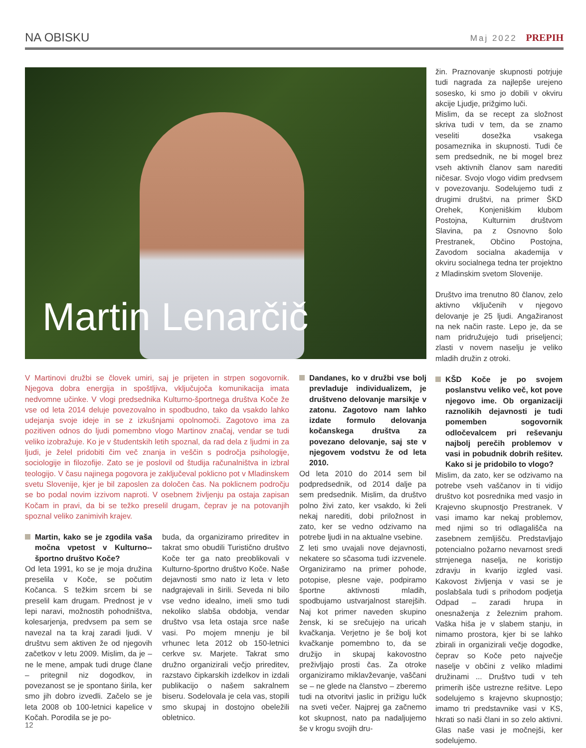NA OBISKU
Maj 2022 PREPIH
Martin Lenarčič
žin. Praznovanje skupnosti potrjuje tudi nagrada za najlepše urejeno sosesko, ki smo jo dobili v okviru akcije Ljudje, prižgimo luči.
Mislim, da se recept za složnost skriva tudi v tem, da se znamo veseliti dosežka vsakega posameznika in skupnosti. Tudi če sem predsednik, ne bi mogel brez vseh aktivnih članov sam narediti ničesar. Svojo vlogo vidim predvsem v povezovanju. Sodelujemo tudi z drugimi društvi, na primer ŠKD Orehek, Konjeniškim klubom Postojna, Kulturnim društvom Slavina, pa z Osnovno šolo Prestranek, Občino Postojna, Zavodom socialna akademija v okviru socialnega tedna ter projektno z Mladinskim svetom Slovenije.
Društvo ima trenutno 80 članov, zelo aktivno vključenih v njegovo delovanje je 25 ljudi. Angažiranost na nek način raste. Lepo je, da se nam pridružujejo tudi priseljenci; zlasti v novem naselju je veliko mladih družin z otroki.
KŠD Koče je po svojem poslanstvu veliko več, kot pove njegovo ime. Ob organizaciji raznolikih dejavnosti je tudi pomemben sogovornik odločevalcem pri reševanju najbolj perečih problemov v vasi in pobudnik dobrih rešitev. Kako si je pridobilo to vlogo?
Mislim, da zato, ker se odzivamo na potrebe vseh vaščanov in ti vidijo društvo kot posrednika med vasjo in Krajevno skupnostjo Prestranek. V vasi imamo kar nekaj problemov, med njimi so tri odlagališča na zasebnem zemljišču. Predstavljajo potencialno požarno nevarnost sredi strnjenega naselja, ne koristijo zdravju in kvarijo izgled vasi. Kakovost življenja v vasi se je poslabšala tudi s prihodom podjetja Odpad – zaradi hrupa in onesnaženja z železnim prahom. Vaška hiša je v slabem stanju, in nimamo prostora, kjer bi se lahko zbirali in organizirali večje dogodke, čeprav so Koče peto največje naselje v občini z veliko mladimi družinami ... Društvo tudi v teh primerih išče ustrezne rešitve. Lepo sodelujemo s krajevno skupnostjo; imamo tri predstavnike vasi v KS, hkrati so naši člani in so zelo aktivni. Glas naše vasi je močnejši, ker sodelujemo.
V Martinovi družbi se človek umiri, saj je prijeten in strpen sogovornik. Njegova dobra energija in spoštljiva, vključujoča komunikacija imata nedvomne učinke. V vlogi predsednika Kulturno-športnega društva Koče že vse od leta 2014 deluje povezovalno in spodbudno, tako da vsakdo lahko udejanja svoje ideje in se z izkušnjami opolnomoči. Zagotovo ima za pozitiven odnos do ljudi pomembno vlogo Martinov značaj, vendar se tudi veliko izobražuje. Ko je v študentskih letih spoznal, da rad dela z ljudmi in za ljudi, je želel pridobiti čim več znanja in veščin s področja psihologije, sociologije in filozofije. Zato se je poslovil od študija računalništva in izbral teologijo. V času najinega pogovora je zaključeval poklicno pot v Mladinskem svetu Slovenije, kjer je bil zaposlen za določen čas. Na poklicnem področju se bo podal novim izzivom naproti. V osebnem življenju pa ostaja zapisan Kočam in pravi, da bi se težko preselil drugam, čeprav je na potovanjih spoznal veliko zanimivih krajev.
Martin, kako se je zgodila vaša močna vpetost v Kulturno--športno društvo Koče?
Od leta 1991, ko se je moja družina preselila v Koče, se počutim Kočanca. S težkim srcem bi se preselil kam drugam. Prednost je v lepi naravi, možnostih pohodništva, kolesarjenja, predvsem pa sem se navezal na ta kraj zaradi ljudi. V društvu sem aktiven že od njegovih začetkov v letu 2009. Mislim, da je – ne le mene, ampak tudi druge člane – pritegnil niz dogodkov, in povezanost se je spontano širila, ker smo jih dobro izvedli. Začelo se je leta 2008 ob 100-letnici kapelice v Kočah. Porodila se je po-
buda, da organiziramo prireditev in takrat smo obudili Turistično društvo Koče ter ga nato preoblikovali v Kulturno-športno društvo Koče. Naše dejavnosti smo nato iz leta v leto nadgrajevali in širili. Seveda ni bilo vse vedno idealno, imeli smo tudi nekoliko slabša obdobja, vendar društvo vsa leta ostaja srce naše vasi. Po mojem mnenju je bil vrhunec leta 2012 ob 150-letnici cerkve sv. Marjete. Takrat smo družno organizirali večjo prireditev, razstavo čipkarskih izdelkov in izdali publikacijo o našem sakralnem biseru. Sodelovala je cela vas, stopili smo skupaj in dostojno obeležili obletnico.
Dandanes, ko v družbi vse bolj prevladuje individualizem, je društveno delovanje marsikje v zatonu. Zagotovo nam lahko izdate formulo delovanja kočanskega društva za povezano delovanje, saj ste v njegovem vodstvu že od leta 2010.
Od leta 2010 do 2014 sem bil podpredsednik, od 2014 dalje pa sem predsednik. Mislim, da društvo polno živi zato, ker vsakdo, ki želi nekaj narediti, dobi priložnost in zato, ker se vedno odzivamo na potrebe ljudi in na aktualne vsebine.
Z leti smo uvajali nove dejavnosti, nekatere so sčasoma tudi izzvenele. Organiziramo na primer pohode, potopise, plesne vaje, podpiramo športne aktivnosti mladih, spodbujamo ustvarjalnost starejših. Naj kot primer naveden skupino žensk, ki se srečujejo na uricah kvačkanja. Verjetno je še bolj kot kvačkanje pomembno to, da se družijo in skupaj kakovostno preživljajo prosti čas. Za otroke organiziramo miklavževanje, vaščani se – ne glede na članstvo – zberemo tudi na otvoritvi jaslic in prižigu lučk na sveti večer. Najprej ga začnemo kot skupnost, nato pa nadaljujemo še v krogu svojih dru-
12